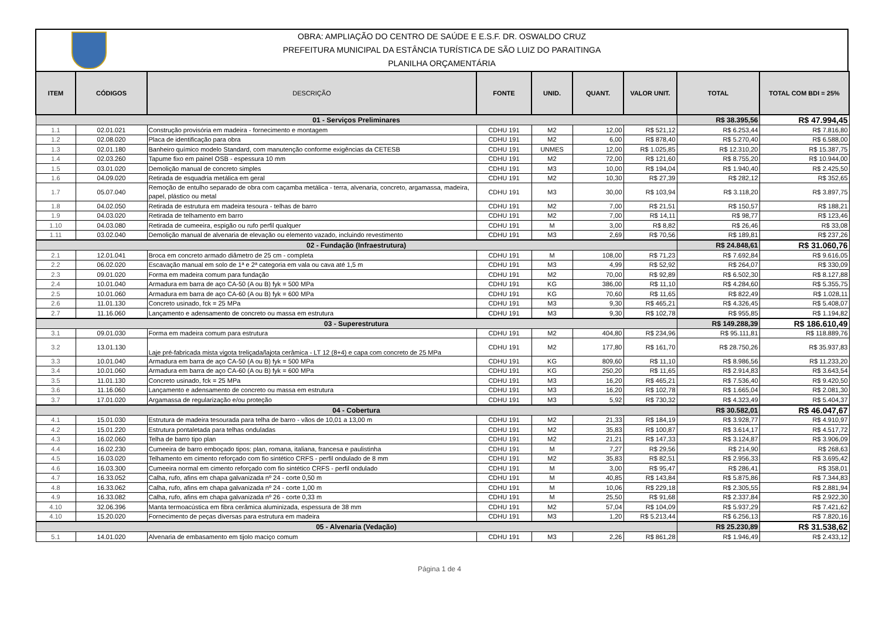OBRA: AMPLIAÇÃO DO CENTRO DE SAÚDE E E.S.F. DR. OSWALDO CRUZ
PREFEITURA MUNICIPAL DA ESTÂNCIA TURÍSTICA DE SÃO LUIZ DO PARAITINGA
PLANILHA ORÇAMENTÁRIA
| ITEM | CÓDIGOS | DESCRIÇÃO | FONTE | UNID. | QUANT. | VALOR UNIT. | TOTAL | TOTAL COM BDI = 25% |
| --- | --- | --- | --- | --- | --- | --- | --- | --- |
| 01 - Serviços Preliminares | | | | | | | R$ 38.395,56 | R$ 47.994,45 |
| 1.1 | 02.01.021 | Construção provisória em madeira - fornecimento e montagem | CDHU 191 | M2 | 12,00 | R$ 521,12 | R$ 6.253,44 | R$ 7.816,80 |
| 1.2 | 02.08.020 | Placa de identificação para obra | CDHU 191 | M2 | 6,00 | R$ 878,40 | R$ 5.270,40 | R$ 6.588,00 |
| 1.3 | 02.01.180 | Banheiro químico modelo Standard, com manutenção conforme exigências da CETESB | CDHU 191 | UNMES | 12,00 | R$ 1.025,85 | R$ 12.310,20 | R$ 15.387,75 |
| 1.4 | 02.03.260 | Tapume fixo em painel OSB - espessura 10 mm | CDHU 191 | M2 | 72,00 | R$ 121,60 | R$ 8.755,20 | R$ 10.944,00 |
| 1.5 | 03.01.020 | Demolição manual de concreto simples | CDHU 191 | M3 | 10,00 | R$ 194,04 | R$ 1.940,40 | R$ 2.425,50 |
| 1.6 | 04.09.020 | Retirada de esquadria metálica em geral | CDHU 191 | M2 | 10,30 | R$ 27,39 | R$ 282,12 | R$ 352,65 |
| 1.7 | 05.07.040 | Remoção de entulho separado de obra com caçamba metálica - terra, alvenaria, concreto, argamassa, madeira, papel, plástico ou metal | CDHU 191 | M3 | 30,00 | R$ 103,94 | R$ 3.118,20 | R$ 3.897,75 |
| 1.8 | 04.02.050 | Retirada de estrutura em madeira tesoura - telhas de barro | CDHU 191 | M2 | 7,00 | R$ 21,51 | R$ 150,57 | R$ 188,21 |
| 1.9 | 04.03.020 | Retirada de telhamento em barro | CDHU 191 | M2 | 7,00 | R$ 14,11 | R$ 98,77 | R$ 123,46 |
| 1.10 | 04.03.080 | Retirada de cumeeira, espigão ou rufo perfil qualquer | CDHU 191 | M | 3,00 | R$ 8,82 | R$ 26,46 | R$ 33,08 |
| 1.11 | 03.02.040 | Demolição manual de alvenaria de elevação ou elemento vazado, incluindo revestimento | CDHU 191 | M3 | 2,69 | R$ 70,56 | R$ 189,81 | R$ 237,26 |
| 02 - Fundação (Infraestrutura) | | | | | | | R$ 24.848,61 | R$ 31.060,76 |
| 2.1 | 12.01.041 | Broca em concreto armado diâmetro de 25 cm - completa | CDHU 191 | M | 108,00 | R$ 71,23 | R$ 7.692,84 | R$ 9.616,05 |
| 2.2 | 06.02.020 | Escavação manual em solo de 1ª e 2ª categoria em vala ou cava até 1,5 m | CDHU 191 | M3 | 4,99 | R$ 52,92 | R$ 264,07 | R$ 330,09 |
| 2.3 | 09.01.020 | Forma em madeira comum para fundação | CDHU 191 | M2 | 70,00 | R$ 92,89 | R$ 6.502,30 | R$ 8.127,88 |
| 2.4 | 10.01.040 | Armadura em barra de aço CA-50 (A ou B) fyk = 500 MPa | CDHU 191 | KG | 386,00 | R$ 11,10 | R$ 4.284,60 | R$ 5.355,75 |
| 2.5 | 10.01.060 | Armadura em barra de aço CA-60 (A ou B) fyk = 600 MPa | CDHU 191 | KG | 70,60 | R$ 11,65 | R$ 822,49 | R$ 1.028,11 |
| 2.6 | 11.01.130 | Concreto usinado, fck = 25 MPa | CDHU 191 | M3 | 9,30 | R$ 465,21 | R$ 4.326,45 | R$ 5.408,07 |
| 2.7 | 11.16.060 | Lançamento e adensamento de concreto ou massa em estrutura | CDHU 191 | M3 | 9,30 | R$ 102,78 | R$ 955,85 | R$ 1.194,82 |
| 03 - Superestrutura | | | | | | | R$ 149.288,39 | R$ 186.610,49 |
| 3.1 | 09.01.030 | Forma em madeira comum para estrutura | CDHU 191 | M2 | 404,80 | R$ 234,96 | R$ 95.111,81 | R$ 118.889,76 |
| 3.2 | 13.01.130 | Laje pré-fabricada mista vigota treliçada/lajota cerâmica - LT 12 (8+4) e capa com concreto de 25 MPa | CDHU 191 | M2 | 177,80 | R$ 161,70 | R$ 28.750,26 | R$ 35.937,83 |
| 3.3 | 10.01.040 | Armadura em barra de aço CA-50 (A ou B) fyk = 500 MPa | CDHU 191 | KG | 809,60 | R$ 11,10 | R$ 8.986,56 | R$ 11.233,20 |
| 3.4 | 10.01.060 | Armadura em barra de aço CA-60 (A ou B) fyk = 600 MPa | CDHU 191 | KG | 250,20 | R$ 11,65 | R$ 2.914,83 | R$ 3.643,54 |
| 3.5 | 11.01.130 | Concreto usinado, fck = 25 MPa | CDHU 191 | M3 | 16,20 | R$ 465,21 | R$ 7.536,40 | R$ 9.420,50 |
| 3.6 | 11.16.060 | Lançamento e adensamento de concreto ou massa em estrutura | CDHU 191 | M3 | 16,20 | R$ 102,78 | R$ 1.665,04 | R$ 2.081,30 |
| 3.7 | 17.01.020 | Argamassa de regularização e/ou proteção | CDHU 191 | M3 | 5,92 | R$ 730,32 | R$ 4.323,49 | R$ 5.404,37 |
| 04 - Cobertura | | | | | | | R$ 30.582,01 | R$ 46.047,67 |
| 4.1 | 15.01.030 | Estrutura de madeira tesourada para telha de barro - vãos de 10,01 a 13,00 m | CDHU 191 | M2 | 21,33 | R$ 184,19 | R$ 3.928,77 | R$ 4.910,97 |
| 4.2 | 15.01.220 | Estrutura pontaletada para telhas onduladas | CDHU 191 | M2 | 35,83 | R$ 100,87 | R$ 3.614,17 | R$ 4.517,72 |
| 4.3 | 16.02.060 | Telha de barro tipo plan | CDHU 191 | M2 | 21,21 | R$ 147,33 | R$ 3.124,87 | R$ 3.906,09 |
| 4.4 | 16.02.230 | Cumeeira de barro emboçado tipos: plan, romana, italiana, francesa e paulistinha | CDHU 191 | M | 7,27 | R$ 29,56 | R$ 214,90 | R$ 268,63 |
| 4.5 | 16.03.020 | Telhamento em cimento reforçado com fio sintético CRFS - perfil ondulado de 8 mm | CDHU 191 | M2 | 35,83 | R$ 82,51 | R$ 2.956,33 | R$ 3.695,42 |
| 4.6 | 16.03.300 | Cumeeira normal em cimento reforçado com fio sintético CRFS - perfil ondulado | CDHU 191 | M | 3,00 | R$ 95,47 | R$ 286,41 | R$ 358,01 |
| 4.7 | 16.33.052 | Calha, rufo, afins em chapa galvanizada nº 24 - corte 0,50 m | CDHU 191 | M | 40,85 | R$ 143,84 | R$ 5.875,86 | R$ 7.344,83 |
| 4.8 | 16.33.062 | Calha, rufo, afins em chapa galvanizada nº 24 - corte 1,00 m | CDHU 191 | M | 10,06 | R$ 229,18 | R$ 2.305,55 | R$ 2.881,94 |
| 4.9 | 16.33.082 | Calha, rufo, afins em chapa galvanizada nº 26 - corte 0,33 m | CDHU 191 | M | 25,50 | R$ 91,68 | R$ 2.337,84 | R$ 2.922,30 |
| 4.10 | 32.06.396 | Manta termoacústica em fibra cerâmica aluminizada, espessura de 38 mm | CDHU 191 | M2 | 57,04 | R$ 104,09 | R$ 5.937,29 | R$ 7.421,62 |
| 4.10 | 15.20.020 | Fornecimento de peças diversas para estrutura em madeira | CDHU 191 | M3 | 1,20 | R$ 5.213,44 | R$ 6.256,13 | R$ 7.820,16 |
| 05 - Alvenaria (Vedação) | | | | | | | R$ 25.230,89 | R$ 31.538,62 |
| 5.1 | 14.01.020 | Alvenaria de embasamento em tijolo maciço comum | CDHU 191 | M3 | 2,26 | R$ 861,28 | R$ 1.946,49 | R$ 2.433,12 |
Página 1 de 4